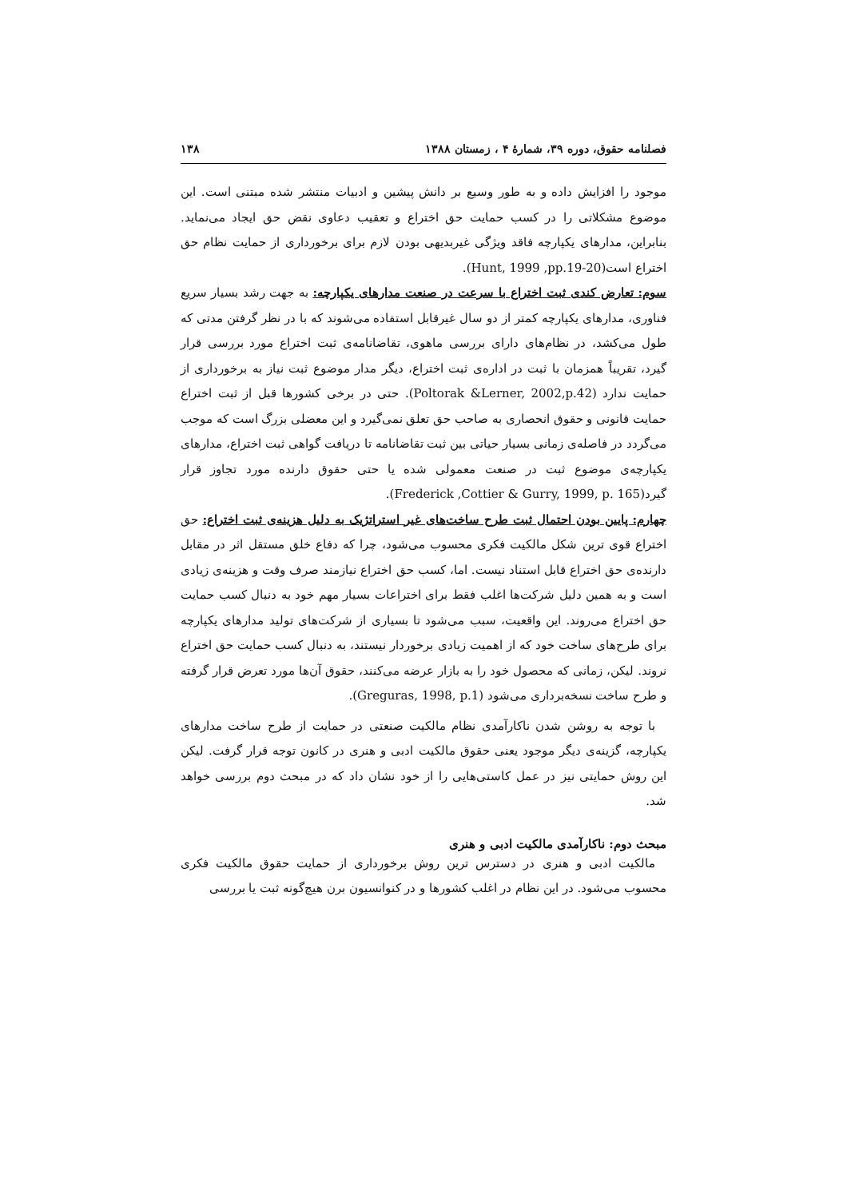فصلنامه حقوق، دوره ۳۹، شمارهٔ ۴ ، زمستان ۱۳۸۸ ۱۳۸
موجود را افزایش داده و به طور وسیع بر دانش پیشین و ادبیات منتشر شده مبتنی است. این موضوع مشکلاتی را در کسب حمایت حق اختراع و تعقیب دعاوی نقض حق ایجاد می‌نماید. بنابراین، مدارهای یکپارچه فاقد ویژگی غیربدیهی بودن لازم برای برخورداری از حمایت نظام حق اختراع است(Hunt, 1999 ,pp.19-20).
سوم: تعارض کندی ثبت اختراع با سرعت در صنعت مدارهای یکپارچه: به جهت رشد بسیار سریع فناوری، مدارهای یکپارچه کمتر از دو سال غیرقابل استفاده می‌شوند که با در نظر گرفتن مدتی که طول می‌کشد، در نظام‌های دارای بررسی ماهوی، تقاضانامه‌ی ثبت اختراع مورد بررسی قرار گیرد، تقریباً همزمان با ثبت در اداره‌ی ثبت اختراع، دیگر مدار موضوع ثبت نیاز به برخورداری از حمایت ندارد (Poltorak &Lerner, 2002,p.42). حتی در برخی کشورها قبل از ثبت اختراع حمایت قانونی و حقوق انحصاری به صاحب حق تعلق نمی‌گیرد و این معضلی بزرگ است که موجب می‌گردد در فاصله‌ی زمانی بسیار حیاتی بین ثبت تقاضانامه تا دریافت گواهی ثبت اختراع، مدارهای یکپارچه‌ی موضوع ثبت در صنعت معمولی شده یا حتی حقوق دارنده مورد تجاوز قرار گیرد(Frederick ,Cottier & Gurry, 1999, p. 165).
چهارم: پایین بودن احتمال ثبت طرح ساخت‌های غیر استراتژیک به دلیل هزینه‌ی ثبت اختراع: حق اختراع قوی ترین شکل مالکیت فکری محسوب می‌شود، چرا که دفاع خلق مستقل اثر در مقابل دارنده‌ی حق اختراع قابل استناد نیست. اما، کسب حق اختراع نیازمند صرف وقت و هزینه‌ی زیادی است و به همین دلیل شرکت‌ها اغلب فقط برای اختراعات بسیار مهم خود به دنبال کسب حمایت حق اختراع می‌روند. این واقعیت، سبب می‌شود تا بسیاری از شرکت‌های تولید مدارهای یکپارچه برای طرح‌های ساخت خود که از اهمیت زیادی برخوردار نیستند، به دنبال کسب حمایت حق اختراع نروند. لیکن، زمانی که محصول خود را به بازار عرضه می‌کنند، حقوق آن‌ها مورد تعرض قرار گرفته و طرح ساخت نسخه‌برداری می‌شود (Greguras, 1998, p.1).
با توجه به روشن شدن ناکارآمدی نظام مالکیت صنعتی در حمایت از طرح ساخت مدارهای یکپارچه، گزینه‌ی دیگر موجود یعنی حقوق مالکیت ادبی و هنری در کانون توجه قرار گرفت. لیکن این روش حمایتی نیز در عمل کاستی‌هایی را از خود نشان داد که در مبحث دوم بررسی خواهد شد.
مبحث دوم: ناکارآمدی مالکیت ادبی و هنری
مالکیت ادبی و هنری در دسترس ترین روش برخورداری از حمایت حقوق مالکیت فکری محسوب می‌شود. در این نظام در اغلب کشورها و در کنوانسیون برن هیچ‌گونه ثبت یا بررسی